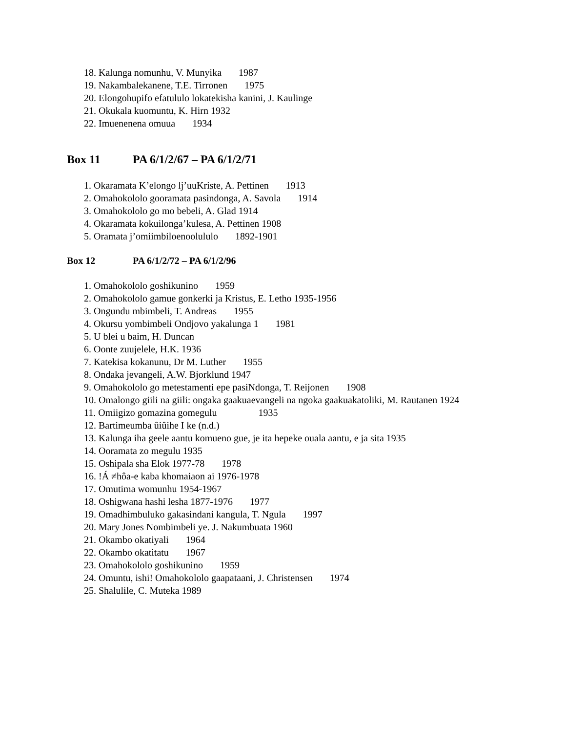18. Kalunga nomunhu, V. Munyika 1987
19. Nakambalekanene, T.E. Tirronen 1975
20. Elongohupifo efatululo lokatekisha kanini, J. Kaulinge
21. Okukala kuomuntu, K. Hirn 1932
22. Imuenenena omuua 1934
Box 11 PA 6/1/2/67 – PA 6/1/2/71
1. Okaramata K’elongo lj’uuKriste, A. Pettinen 1913
2. Omahokololo gooramata pasindonga, A. Savola 1914
3. Omahokololo go mo bebeli, A. Glad 1914
4. Okaramata kokuilonga’kulesa, A. Pettinen 1908
5. Oramata j’omiimbiloenoolululo 1892-1901
Box 12 PA 6/1/2/72 – PA 6/1/2/96
1. Omahokololo goshikunino 1959
2. Omahokololo gamue gonkerki ja Kristus, E. Letho 1935-1956
3. Ongundu mbimbeli, T. Andreas 1955
4. Okursu yombimbeli Ondjovo yakalunga 1 1981
5. U blei u baim, H. Duncan
6. Oonte zuujelele, H.K. 1936
7. Katekisa kokanunu, Dr M. Luther 1955
8. Ondaka jevangeli, A.W. Bjorklund 1947
9. Omahokololo go metestamenti epe pasiNdonga, T. Reijonen 1908
10. Omalongo giili na giili: ongaka gaakuaevangeli na ngoka gaakuakatoliki, M. Rautanen 1924
11. Omiigizo gomazina gomegulu 1935
12. Bartimeumba ûiûihe I ke (n.d.)
13. Kalunga iha geele aantu komueno gue, je ita hepeke ouala aantu, e ja sita 1935
14. Ooramata zo megulu 1935
15. Oshipala sha Elok 1977-78 1978
16. !Á ≠hôa-e kaba khomaiaon ai 1976-1978
17. Omutima womunhu 1954-1967
18. Oshigwana hashi lesha 1877-1976 1977
19. Omadhimbuluko gakasindani kangula, T. Ngula 1997
20. Mary Jones Nombimbeli ye. J. Nakumbuata 1960
21. Okambo okatiyali 1964
22. Okambo okatitatu 1967
23. Omahokololo goshikunino 1959
24. Omuntu, ishi! Omahokololo gaapataani, J. Christensen 1974
25. Shalulile, C. Muteka 1989